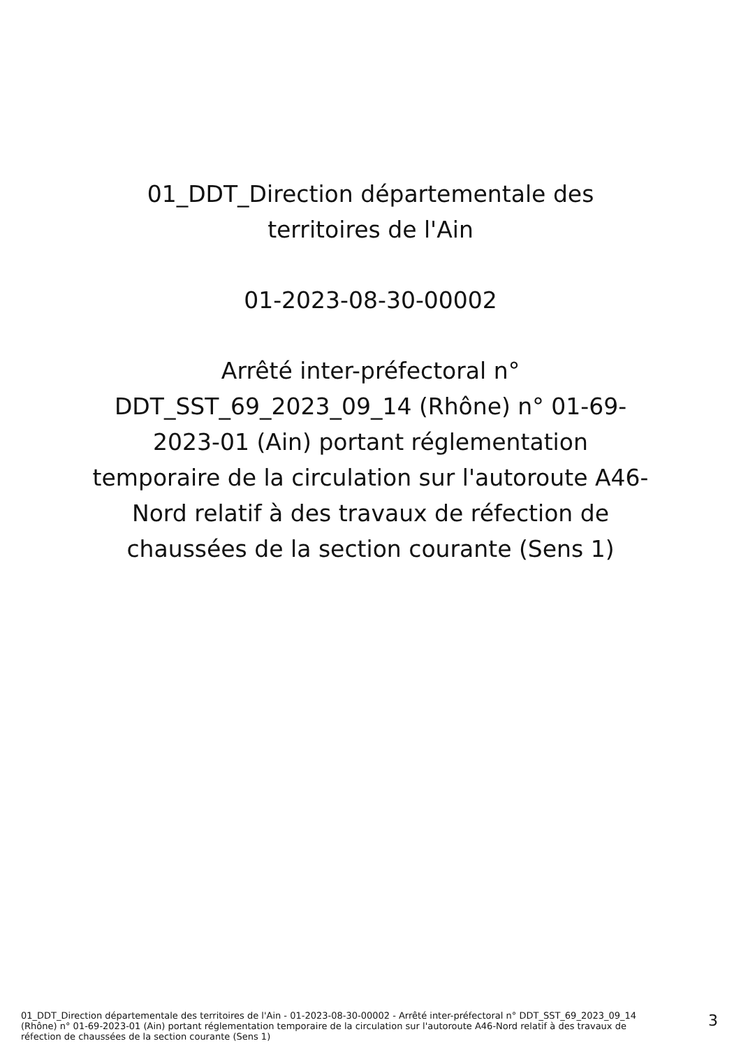01_DDT_Direction départementale des territoires de l'Ain
01-2023-08-30-00002
Arrêté inter-préfectoral n° DDT_SST_69_2023_09_14 (Rhône) n° 01-69-2023-01 (Ain) portant réglementation temporaire de la circulation sur l'autoroute A46-Nord relatif à des travaux de réfection de chaussées de la section courante (Sens 1)
01_DDT_Direction départementale des territoires de l'Ain - 01-2023-08-30-00002 - Arrêté inter-préfectoral n° DDT_SST_69_2023_09_14 (Rhône) n° 01-69-2023-01 (Ain) portant réglementation temporaire de la circulation sur l'autoroute A46-Nord relatif à des travaux de réfection de chaussées de la section courante (Sens 1)
3